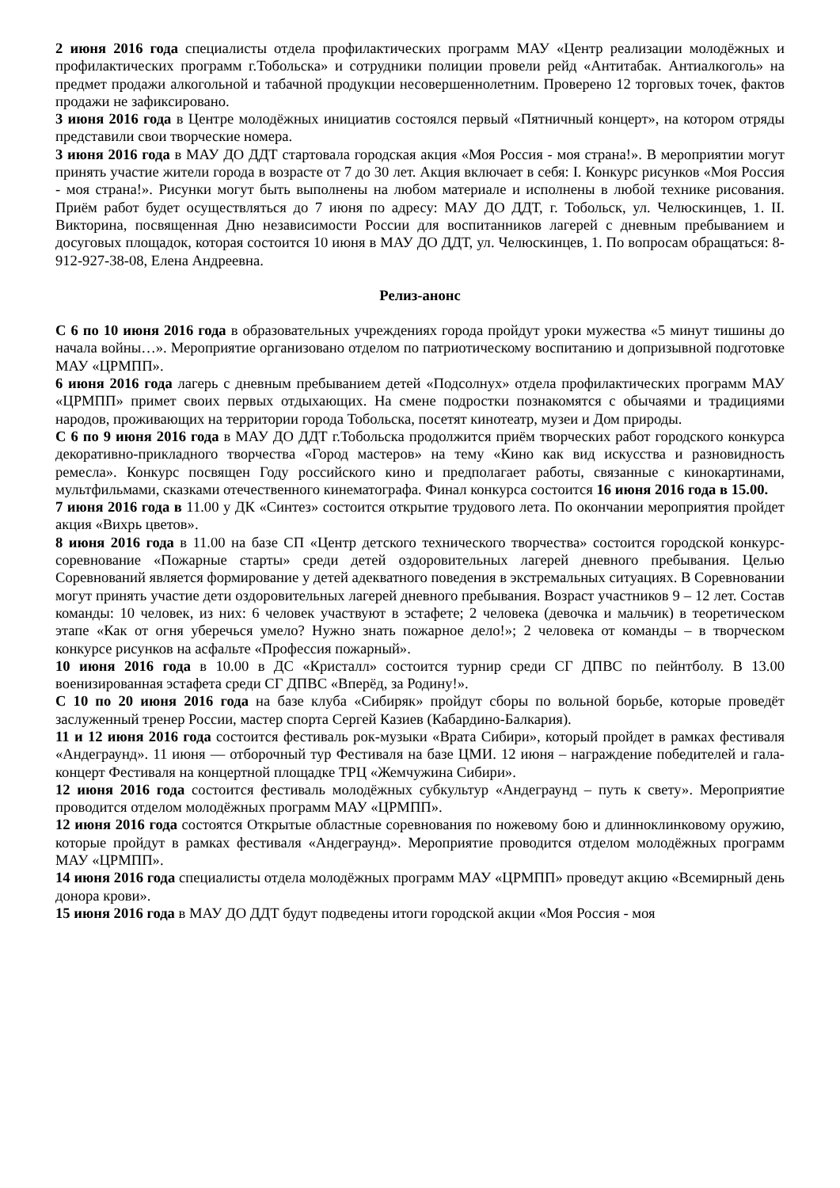2 июня 2016 года специалисты отдела профилактических программ МАУ «Центр реализации молодёжных и профилактических программ г.Тобольска» и сотрудники полиции провели рейд «Антитабак. Антиалкоголь» на предмет продажи алкогольной и табачной продукции несовершеннолетним. Проверено 12 торговых точек, фактов продажи не зафиксировано.
3 июня 2016 года в Центре молодёжных инициатив состоялся первый «Пятничный концерт», на котором отряды представили свои творческие номера.
3 июня 2016 года в МАУ ДО ДДТ стартовала городская акция «Моя Россия - моя страна!». В мероприятии могут принять участие жители города в возрасте от 7 до 30 лет. Акция включает в себя: I. Конкурс рисунков «Моя Россия - моя страна!». Рисунки могут быть выполнены на любом материале и исполнены в любой технике рисования. Приём работ будет осуществляться до 7 июня по адресу: МАУ ДО ДДТ, г. Тобольск, ул. Челюскинцев, 1. II. Викторина, посвященная Дню независимости России для воспитанников лагерей с дневным пребыванием и досуговых площадок, которая состоится 10 июня в МАУ ДО ДДТ, ул. Челюскинцев, 1. По вопросам обращаться: 8-912-927-38-08, Елена Андреевна.
Релиз-анонс
С 6 по 10 июня 2016 года в образовательных учреждениях города пройдут уроки мужества «5 минут тишины до начала войны…». Мероприятие организовано отделом по патриотическому воспитанию и допризывной подготовке МАУ «ЦРМПП».
6 июня 2016 года лагерь с дневным пребыванием детей «Подсолнух» отдела профилактических программ МАУ «ЦРМПП» примет своих первых отдыхающих. На смене подростки познакомятся с обычаями и традициями народов, проживающих на территории города Тобольска, посетят кинотеатр, музеи и Дом природы.
С 6 по 9 июня 2016 года в МАУ ДО ДДТ г.Тобольска продолжится приём творческих работ городского конкурса декоративно-прикладного творчества «Город мастеров» на тему «Кино как вид искусства и разновидность ремесла». Конкурс посвящен Году российского кино и предполагает работы, связанные с кинокартинами, мультфильмами, сказками отечественного кинематографа. Финал конкурса состоится 16 июня 2016 года в 15.00.
7 июня 2016 года в 11.00 у ДК «Синтез» состоится открытие трудового лета. По окончании мероприятия пройдет акция «Вихрь цветов».
8 июня 2016 года в 11.00 на базе СП «Центр детского технического творчества» состоится городской конкурс-соревнование «Пожарные старты» среди детей оздоровительных лагерей дневного пребывания. Целью Соревнований является формирование у детей адекватного поведения в экстремальных ситуациях. В Соревновании могут принять участие дети оздоровительных лагерей дневного пребывания. Возраст участников 9 – 12 лет. Состав команды: 10 человек, из них: 6 человек участвуют в эстафете; 2 человека (девочка и мальчик) в теоретическом этапе «Как от огня уберечься умело? Нужно знать пожарное дело!»; 2 человека от команды – в творческом конкурсе рисунков на асфальте «Профессия пожарный».
10 июня 2016 года в 10.00 в ДС «Кристалл» состоится турнир среди СГ ДПВС по пейнтболу. В 13.00 военизированная эстафета среди СГ ДПВС «Вперёд, за Родину!».
С 10 по 20 июня 2016 года на базе клуба «Сибиряк» пройдут сборы по вольной борьбе, которые проведёт заслуженный тренер России, мастер спорта Сергей Казиев (Кабардино-Балкария).
11 и 12 июня 2016 года состоится фестиваль рок-музыки «Врата Сибири», который пройдет в рамках фестиваля «Андеграунд». 11 июня — отборочный тур Фестиваля на базе ЦМИ. 12 июня – награждение победителей и гала-концерт Фестиваля на концертной площадке ТРЦ «Жемчужина Сибири».
12 июня 2016 года состоится фестиваль молодёжных субкультур «Андеграунд – путь к свету». Мероприятие проводится отделом молодёжных программ МАУ «ЦРМПП».
12 июня 2016 года состоятся Открытые областные соревнования по ножевому бою и длинноклинковому оружию, которые пройдут в рамках фестиваля «Андеграунд». Мероприятие проводится отделом молодёжных программ МАУ «ЦРМПП».
14 июня 2016 года специалисты отдела молодёжных программ МАУ «ЦРМПП» проведут акцию «Всемирный день донора крови».
15 июня 2016 года в МАУ ДО ДДТ будут подведены итоги городской акции «Моя Россия - моя